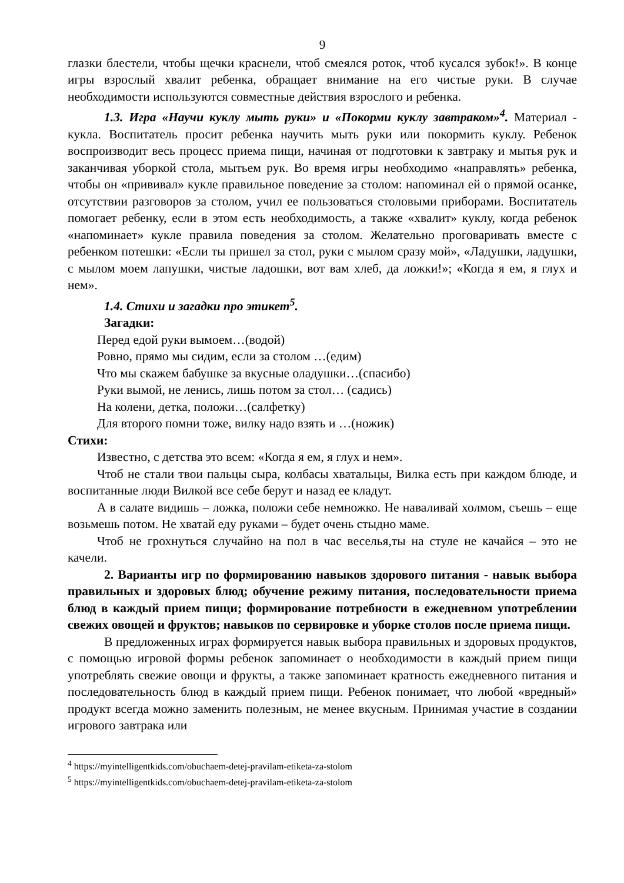9
глазки блестели, чтобы щечки краснели, чтоб смеялся роток, чтоб кусался зубок!». В конце игры взрослый хвалит ребенка, обращает внимание на его чистые руки. В случае необходимости используются совместные действия взрослого и ребенка.
1.3. Игра «Научи куклу мыть руки» и «Покорми куклу завтраком»<sup>4</sup>. Материал - кукла. Воспитатель просит ребенка научить мыть руки или покормить куклу. Ребенок воспроизводит весь процесс приема пищи, начиная от подготовки к завтраку и мытья рук и заканчивая уборкой стола, мытьем рук. Во время игры необходимо «направлять» ребенка, чтобы он «прививал» кукле правильное поведение за столом: напоминал ей о прямой осанке, отсутствии разговоров за столом, учил ее пользоваться столовыми приборами. Воспитатель помогает ребенку, если в этом есть необходимость, а также «хвалит» куклу, когда ребенок «напоминает» кукле правила поведения за столом. Желательно проговаривать вместе с ребенком потешки: «Если ты пришел за стол, руки с мылом сразу мой», «Ладушки, ладушки, с мылом моем лапушки, чистые ладошки, вот вам хлеб, да ложки!»; «Когда я ем, я глух и нем».
1.4. Стихи и загадки про этикет<sup>5</sup>.
Загадки:
Перед едой руки вымоем…(водой)
Ровно, прямо мы сидим, если за столом …(едим)
Что мы скажем бабушке за вкусные оладушки…(спасибо)
Руки вымой, не ленись, лишь потом за стол… (садись)
На колени, детка, положи…(салфетку)
Для второго помни тоже, вилку надо взять и …(ножик)
Стихи:
Известно, с детства это всем: «Когда я ем, я глух и нем».
Чтоб не стали твои пальцы сыра, колбасы хватальцы, Вилка есть при каждом блюде, и воспитанные люди Вилкой все себе берут и назад ее кладут.
А в салате видишь – ложка, положи себе немножко. Не наваливай холмом, съешь – еще возьмешь потом. Не хватай еду руками – будет очень стыдно маме.
Чтоб не грохнуться случайно на пол в час веселья,ты на стуле не качайся – это не качели.
2. Варианты игр по формированию навыков здорового питания - навык выбора правильных и здоровых блюд; обучение режиму питания, последовательности приема блюд в каждый прием пищи; формирование потребности в ежедневном употреблении свежих овощей и фруктов; навыков по сервировке и уборке столов после приема пищи.
В предложенных играх формируется навык выбора правильных и здоровых продуктов, с помощью игровой формы ребенок запоминает о необходимости в каждый прием пищи употреблять свежие овощи и фрукты, а также запоминает кратность ежедневного питания и последовательность блюд в каждый прием пищи. Ребенок понимает, что любой «вредный» продукт всегда можно заменить полезным, не менее вкусным. Принимая участие в создании игрового завтрака или
<sup>4</sup> https://myintelligentkids.com/obuchaem-detej-pravilam-etiketa-za-stolom
<sup>5</sup> https://myintelligentkids.com/obuchaem-detej-pravilam-etiketa-za-stolom